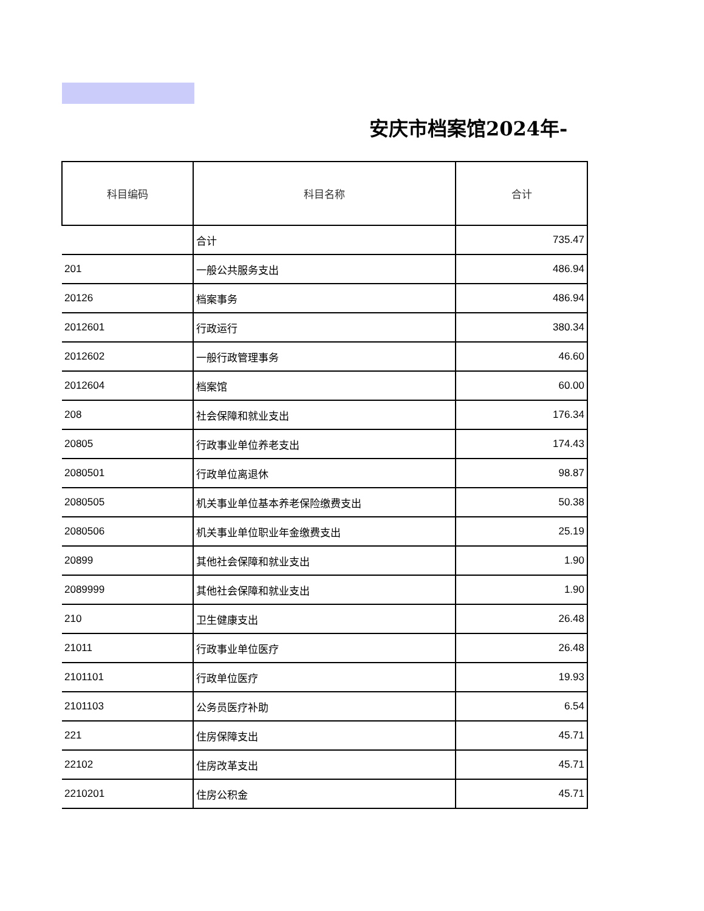安庆市档案馆2024年-
| 科目编码 | 科目名称 | 合计 |
| --- | --- | --- |
| | 合计 | 735.47 |
| 201 | 一般公共服务支出 | 486.94 |
| 20126 | 档案事务 | 486.94 |
| 2012601 | 行政运行 | 380.34 |
| 2012602 | 一般行政管理事务 | 46.60 |
| 2012604 | 档案馆 | 60.00 |
| 208 | 社会保障和就业支出 | 176.34 |
| 20805 | 行政事业单位养老支出 | 174.43 |
| 2080501 | 行政单位离退休 | 98.87 |
| 2080505 | 机关事业单位基本养老保险缴费支出 | 50.38 |
| 2080506 | 机关事业单位职业年金缴费支出 | 25.19 |
| 20899 | 其他社会保障和就业支出 | 1.90 |
| 2089999 | 其他社会保障和就业支出 | 1.90 |
| 210 | 卫生健康支出 | 26.48 |
| 21011 | 行政事业单位医疗 | 26.48 |
| 2101101 | 行政单位医疗 | 19.93 |
| 2101103 | 公务员医疗补助 | 6.54 |
| 221 | 住房保障支出 | 45.71 |
| 22102 | 住房改革支出 | 45.71 |
| 2210201 | 住房公积金 | 45.71 |